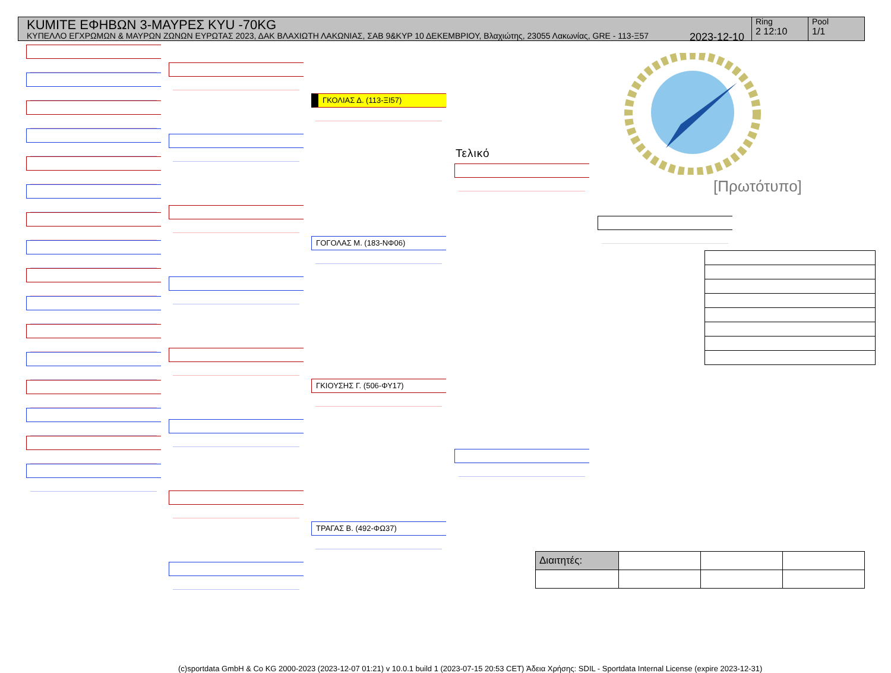KUMITE ΕΦΗΒΩΝ 3-ΜΑΥΡΕΣ KYU -70KG
ΚΥΠΕΛΛΟ ΕΓΧΡΩΜΩΝ & ΜΑΥΡΩΝ ΖΩΝΩΝ ΕΥΡΩΤΑΣ 2023, ΔΑΚ ΒΛΑΧΙΩΤΗ ΛΑΚΩΝΙΑΣ, ΣΑΒ 9&ΚΥΡ 10 ΔΕΚΕΜΒΡΙΟΥ, Βλαχιώτης, 23055 Λακωνίας, GRE - 113-Ξ57 2023-12-10
Ring
2 12:10
Pool
1/1
ΓΚΟΛΙΑΣ Δ. (113-ΞΙ57)
ΓΟΓΟΛΑΣ Μ. (183-ΝΦ06)
ΓΚΙΟΥΣΗΣ Γ. (506-ΦΥ17)
ΤΡΑΓΑΣ Β. (492-ΦΩ37)
Τελικό
| Διαιτητές: | | | |
[Πρωτότυπο]
(c)sportdata GmbH & Co KG 2000-2023 (2023-12-07 01:21) v 10.0.1 build 1 (2023-07-15 20:53 CET) Άδεια Χρήσης: SDIL - Sportdata Internal License (expire 2023-12-31)